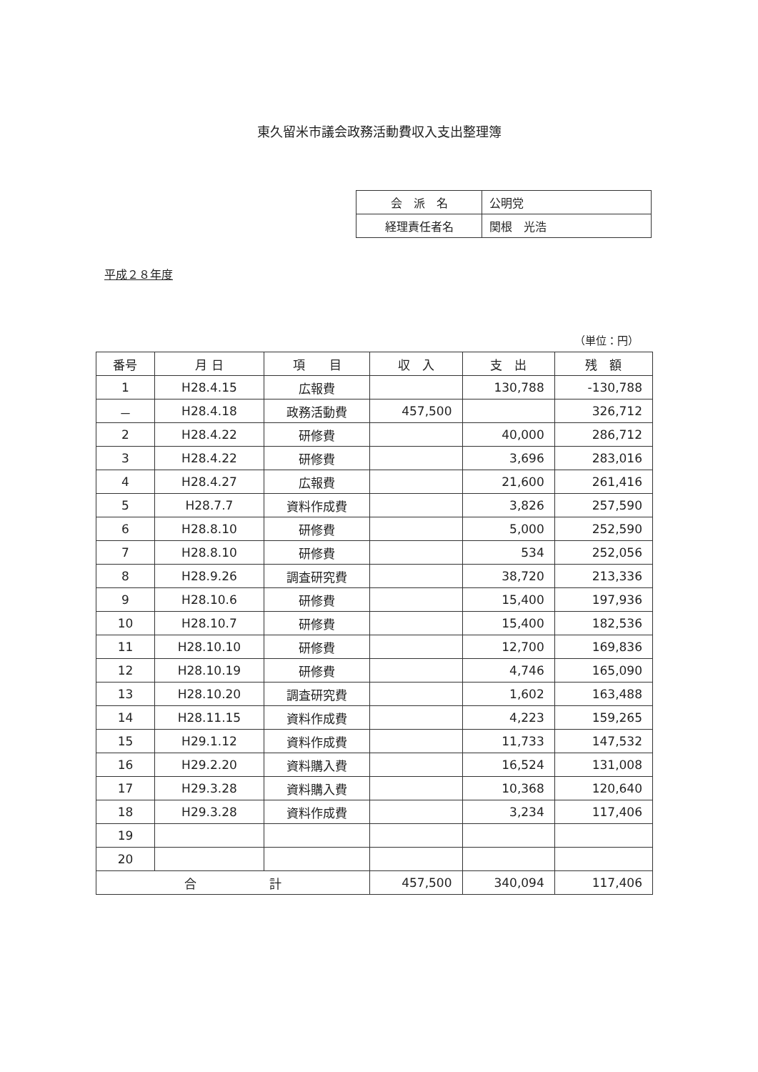東久留米市議会政務活動費収入支出整理簿
| 会 派 名 | 公明党 |
| 経理責任者名 | 関根 光浩 |
平成２８年度
（単位：円）
| 番号 | 月 日 | 項 目 | 収 入 | 支 出 | 残 額 |
| --- | --- | --- | --- | --- | --- |
| 1 | H28.4.15 | 広報費 | | 130,788 | -130,788 |
| － | H28.4.18 | 政務活動費 | 457,500 | | 326,712 |
| 2 | H28.4.22 | 研修費 | | 40,000 | 286,712 |
| 3 | H28.4.22 | 研修費 | | 3,696 | 283,016 |
| 4 | H28.4.27 | 広報費 | | 21,600 | 261,416 |
| 5 | H28.7.7 | 資料作成費 | | 3,826 | 257,590 |
| 6 | H28.8.10 | 研修費 | | 5,000 | 252,590 |
| 7 | H28.8.10 | 研修費 | | 534 | 252,056 |
| 8 | H28.9.26 | 調査研究費 | | 38,720 | 213,336 |
| 9 | H28.10.6 | 研修費 | | 15,400 | 197,936 |
| 10 | H28.10.7 | 研修費 | | 15,400 | 182,536 |
| 11 | H28.10.10 | 研修費 | | 12,700 | 169,836 |
| 12 | H28.10.19 | 研修費 | | 4,746 | 165,090 |
| 13 | H28.10.20 | 調査研究費 | | 1,602 | 163,488 |
| 14 | H28.11.15 | 資料作成費 | | 4,223 | 159,265 |
| 15 | H29.1.12 | 資料作成費 | | 11,733 | 147,532 |
| 16 | H29.2.20 | 資料購入費 | | 16,524 | 131,008 |
| 17 | H29.3.28 | 資料購入費 | | 10,368 | 120,640 |
| 18 | H29.3.28 | 資料作成費 | | 3,234 | 117,406 |
| 19 | | | | | |
| 20 | | | | | |
| 合 計 | | | 457,500 | 340,094 | 117,406 |